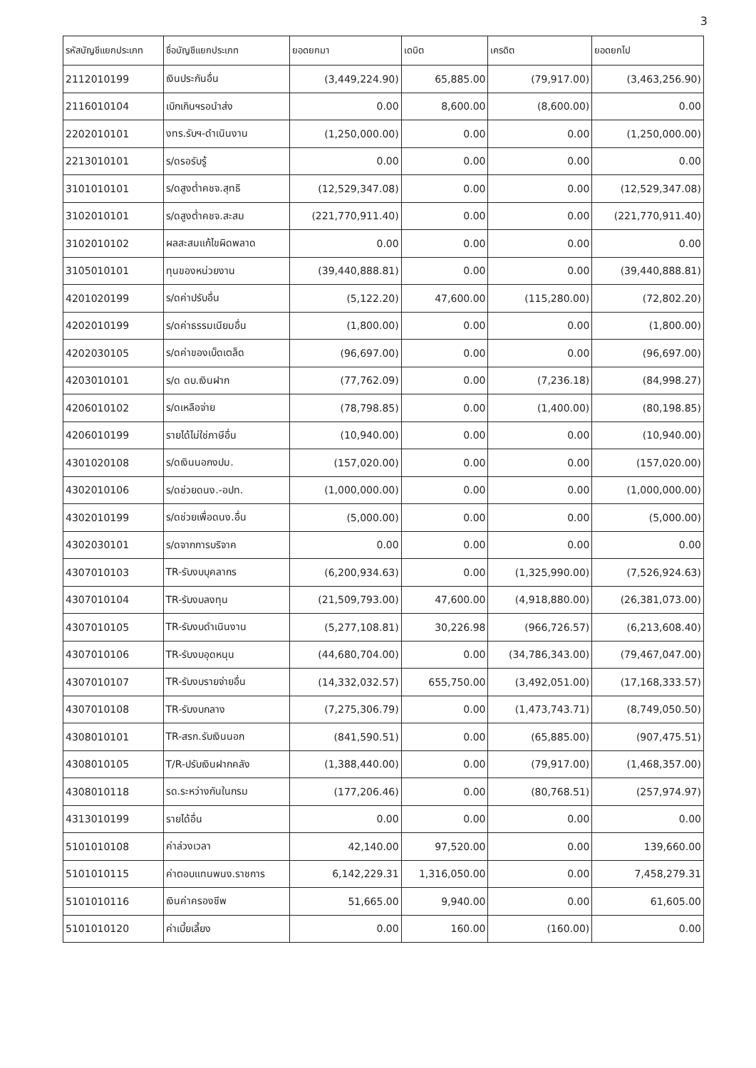3
| รหัสบัญชีแยกประเภท | ชื่อบัญชีแยกประเภท | ยอดยกมา | เดบิต | เครดิต | ยอดยกไป |
| --- | --- | --- | --- | --- | --- |
| 2112010199 | เงินประกันอื่น | (3,449,224.90) | 65,885.00 | (79,917.00) | (3,463,256.90) |
| 2116010104 | เบิกเกินฯรอนำส่ง | 0.00 | 8,600.00 | (8,600.00) | 0.00 |
| 2202010101 | งทร.รับฯ-ดำเนินงาน | (1,250,000.00) | 0.00 | 0.00 | (1,250,000.00) |
| 2213010101 | ร/ดรอรับรู้ | 0.00 | 0.00 | 0.00 | 0.00 |
| 3101010101 | ร/ดสูงต่ำคชจ.สุทธิ | (12,529,347.08) | 0.00 | 0.00 | (12,529,347.08) |
| 3102010101 | ร/ดสูงต่ำคชจ.สะสม | (221,770,911.40) | 0.00 | 0.00 | (221,770,911.40) |
| 3102010102 | ผลสะสมแก้ไขผิดพลาด | 0.00 | 0.00 | 0.00 | 0.00 |
| 3105010101 | ทุนของหน่วยงาน | (39,440,888.81) | 0.00 | 0.00 | (39,440,888.81) |
| 4201020199 | ร/ดค่าปรับอื่น | (5,122.20) | 47,600.00 | (115,280.00) | (72,802.20) |
| 4202010199 | ร/ดค่าธรรมเนียมอื่น | (1,800.00) | 0.00 | 0.00 | (1,800.00) |
| 4202030105 | ร/ดค่าของเบ็ดเตล็ด | (96,697.00) | 0.00 | 0.00 | (96,697.00) |
| 4203010101 | ร/ด ดบ.เงินฝาก | (77,762.09) | 0.00 | (7,236.18) | (84,998.27) |
| 4206010102 | ร/ดเหลือจ่าย | (78,798.85) | 0.00 | (1,400.00) | (80,198.85) |
| 4206010199 | รายได้ไม่ใช่ภาษีอื่น | (10,940.00) | 0.00 | 0.00 | (10,940.00) |
| 4301020108 | ร/ดเงินนอกงปม. | (157,020.00) | 0.00 | 0.00 | (157,020.00) |
| 4302010106 | ร/ดช่วยดนง.-อปท. | (1,000,000.00) | 0.00 | 0.00 | (1,000,000.00) |
| 4302010199 | ร/ดช่วยเพื่อดนง.อื่น | (5,000.00) | 0.00 | 0.00 | (5,000.00) |
| 4302030101 | ร/ดจากการบริจาค | 0.00 | 0.00 | 0.00 | 0.00 |
| 4307010103 | TR-รับงบบุคลากร | (6,200,934.63) | 0.00 | (1,325,990.00) | (7,526,924.63) |
| 4307010104 | TR-รับงบลงทุน | (21,509,793.00) | 47,600.00 | (4,918,880.00) | (26,381,073.00) |
| 4307010105 | TR-รับงบดำเนินงาน | (5,277,108.81) | 30,226.98 | (966,726.57) | (6,213,608.40) |
| 4307010106 | TR-รับงบอุดหนุน | (44,680,704.00) | 0.00 | (34,786,343.00) | (79,467,047.00) |
| 4307010107 | TR-รับงบรายจ่ายอื่น | (14,332,032.57) | 655,750.00 | (3,492,051.00) | (17,168,333.57) |
| 4307010108 | TR-รับงบกลาง | (7,275,306.79) | 0.00 | (1,473,743.71) | (8,749,050.50) |
| 4308010101 | TR-สรก.รับเงินนอก | (841,590.51) | 0.00 | (65,885.00) | (907,475.51) |
| 4308010105 | T/R-ปรับเงินฝากคลัง | (1,388,440.00) | 0.00 | (79,917.00) | (1,468,357.00) |
| 4308010118 | รด.ระหว่างกันในกรม | (177,206.46) | 0.00 | (80,768.51) | (257,974.97) |
| 4313010199 | รายได้อื่น | 0.00 | 0.00 | 0.00 | 0.00 |
| 5101010108 | ค่าล่วงเวลา | 42,140.00 | 97,520.00 | 0.00 | 139,660.00 |
| 5101010115 | ค่าตอบแทนพนง.ราชการ | 6,142,229.31 | 1,316,050.00 | 0.00 | 7,458,279.31 |
| 5101010116 | เงินค่าครองชีพ | 51,665.00 | 9,940.00 | 0.00 | 61,605.00 |
| 5101010120 | ค่าเบี้ยเลี้ยง | 0.00 | 160.00 | (160.00) | 0.00 |